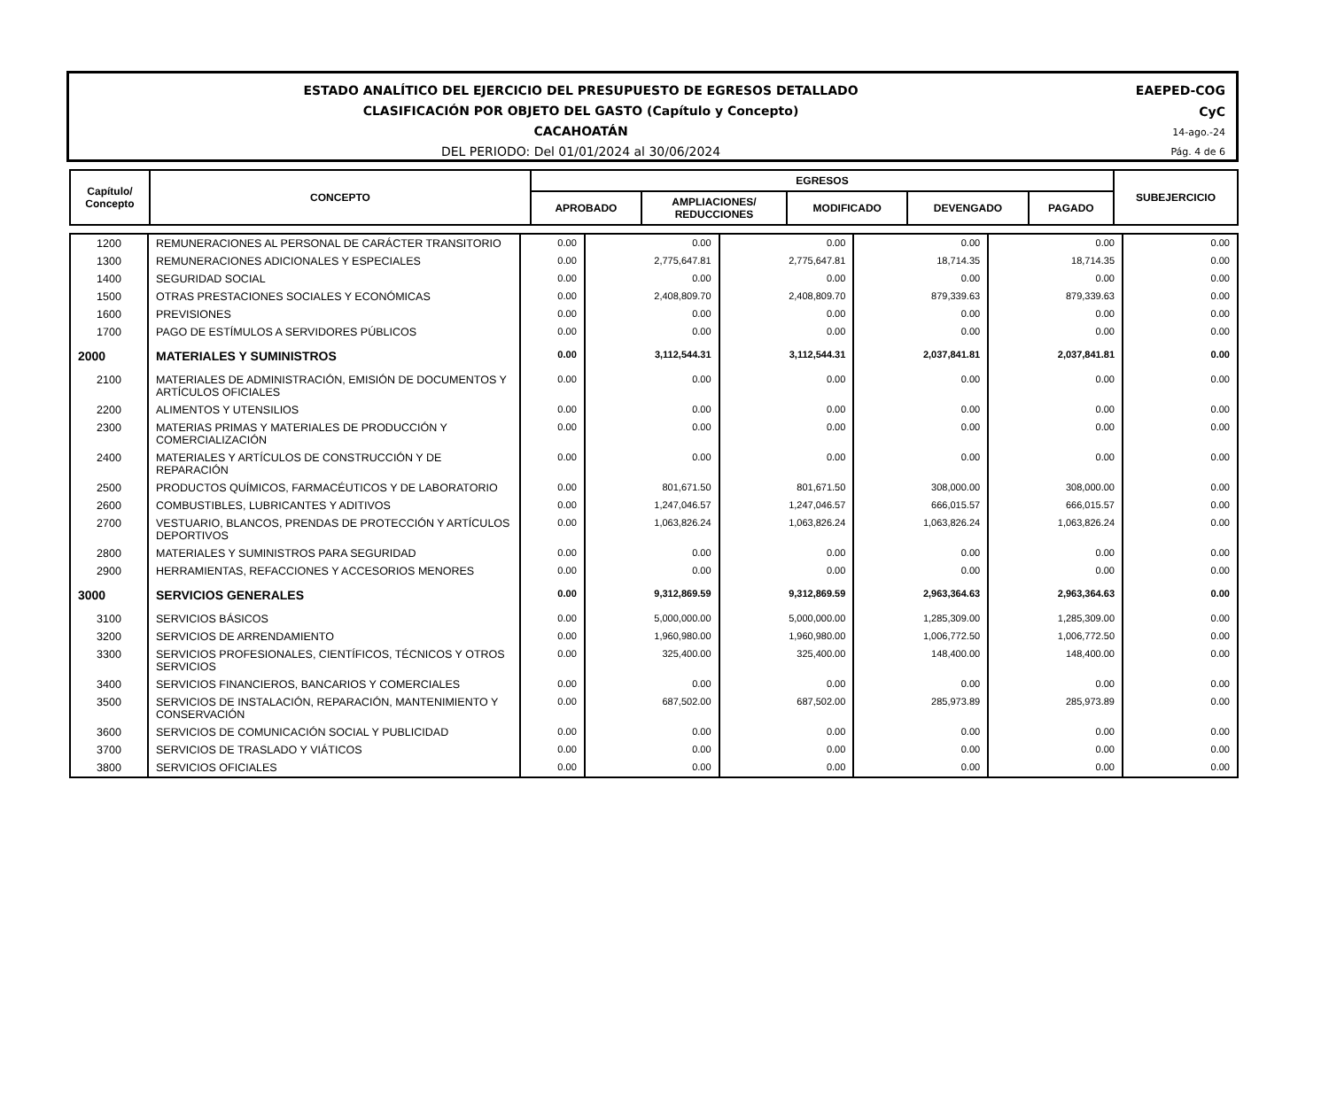ESTADO ANALÍTICO DEL EJERCICIO DEL PRESUPUESTO DE EGRESOS DETALLADO
CLASIFICACIÓN POR OBJETO DEL GASTO (Capítulo y Concepto)
CACAHOATÁN
DEL PERIODO: Del 01/01/2024 al 30/06/2024
EAEPED-COG
CyC
14-ago.-24
Pág. 4 de 6
| Capítulo/ Concepto | CONCEPTO | EGRESOS | | | | | SUBEJERCICIO |
| --- | --- | --- | --- | --- | --- | --- | --- |
| | | APROBADO | AMPLIACIONES/ REDUCCIONES | MODIFICADO | DEVENGADO | PAGADO | |
| 1200 | REMUNERACIONES AL PERSONAL DE CARÁCTER TRANSITORIO | 0.00 | 0.00 | 0.00 | 0.00 | 0.00 | 0.00 |
| 1300 | REMUNERACIONES ADICIONALES Y ESPECIALES | 0.00 | 2,775,647.81 | 2,775,647.81 | 18,714.35 | 18,714.35 | 0.00 |
| 1400 | SEGURIDAD SOCIAL | 0.00 | 0.00 | 0.00 | 0.00 | 0.00 | 0.00 |
| 1500 | OTRAS PRESTACIONES SOCIALES Y ECONÓMICAS | 0.00 | 2,408,809.70 | 2,408,809.70 | 879,339.63 | 879,339.63 | 0.00 |
| 1600 | PREVISIONES | 0.00 | 0.00 | 0.00 | 0.00 | 0.00 | 0.00 |
| 1700 | PAGO DE ESTÍMULOS A SERVIDORES PÚBLICOS | 0.00 | 0.00 | 0.00 | 0.00 | 0.00 | 0.00 |
| 2000 | MATERIALES Y SUMINISTROS | 0.00 | 3,112,544.31 | 3,112,544.31 | 2,037,841.81 | 2,037,841.81 | 0.00 |
| 2100 | MATERIALES DE ADMINISTRACIÓN, EMISIÓN DE DOCUMENTOS Y ARTÍCULOS OFICIALES | 0.00 | 0.00 | 0.00 | 0.00 | 0.00 | 0.00 |
| 2200 | ALIMENTOS Y UTENSILIOS | 0.00 | 0.00 | 0.00 | 0.00 | 0.00 | 0.00 |
| 2300 | MATERIAS PRIMAS Y MATERIALES DE PRODUCCIÓN Y COMERCIALIZACIÓN | 0.00 | 0.00 | 0.00 | 0.00 | 0.00 | 0.00 |
| 2400 | MATERIALES Y ARTÍCULOS DE CONSTRUCCIÓN Y DE REPARACIÓN | 0.00 | 0.00 | 0.00 | 0.00 | 0.00 | 0.00 |
| 2500 | PRODUCTOS QUÍMICOS, FARMACÉUTICOS Y DE LABORATORIO | 0.00 | 801,671.50 | 801,671.50 | 308,000.00 | 308,000.00 | 0.00 |
| 2600 | COMBUSTIBLES, LUBRICANTES Y ADITIVOS | 0.00 | 1,247,046.57 | 1,247,046.57 | 666,015.57 | 666,015.57 | 0.00 |
| 2700 | VESTUARIO, BLANCOS, PRENDAS DE PROTECCIÓN Y ARTÍCULOS DEPORTIVOS | 0.00 | 1,063,826.24 | 1,063,826.24 | 1,063,826.24 | 1,063,826.24 | 0.00 |
| 2800 | MATERIALES Y SUMINISTROS PARA SEGURIDAD | 0.00 | 0.00 | 0.00 | 0.00 | 0.00 | 0.00 |
| 2900 | HERRAMIENTAS, REFACCIONES Y ACCESORIOS MENORES | 0.00 | 0.00 | 0.00 | 0.00 | 0.00 | 0.00 |
| 3000 | SERVICIOS GENERALES | 0.00 | 9,312,869.59 | 9,312,869.59 | 2,963,364.63 | 2,963,364.63 | 0.00 |
| 3100 | SERVICIOS BÁSICOS | 0.00 | 5,000,000.00 | 5,000,000.00 | 1,285,309.00 | 1,285,309.00 | 0.00 |
| 3200 | SERVICIOS DE ARRENDAMIENTO | 0.00 | 1,960,980.00 | 1,960,980.00 | 1,006,772.50 | 1,006,772.50 | 0.00 |
| 3300 | SERVICIOS PROFESIONALES, CIENTÍFICOS, TÉCNICOS Y OTROS SERVICIOS | 0.00 | 325,400.00 | 325,400.00 | 148,400.00 | 148,400.00 | 0.00 |
| 3400 | SERVICIOS FINANCIEROS, BANCARIOS Y COMERCIALES | 0.00 | 0.00 | 0.00 | 0.00 | 0.00 | 0.00 |
| 3500 | SERVICIOS DE INSTALACIÓN, REPARACIÓN, MANTENIMIENTO Y CONSERVACIÓN | 0.00 | 687,502.00 | 687,502.00 | 285,973.89 | 285,973.89 | 0.00 |
| 3600 | SERVICIOS DE COMUNICACIÓN SOCIAL Y PUBLICIDAD | 0.00 | 0.00 | 0.00 | 0.00 | 0.00 | 0.00 |
| 3700 | SERVICIOS DE TRASLADO Y VIÁTICOS | 0.00 | 0.00 | 0.00 | 0.00 | 0.00 | 0.00 |
| 3800 | SERVICIOS OFICIALES | 0.00 | 0.00 | 0.00 | 0.00 | 0.00 | 0.00 |